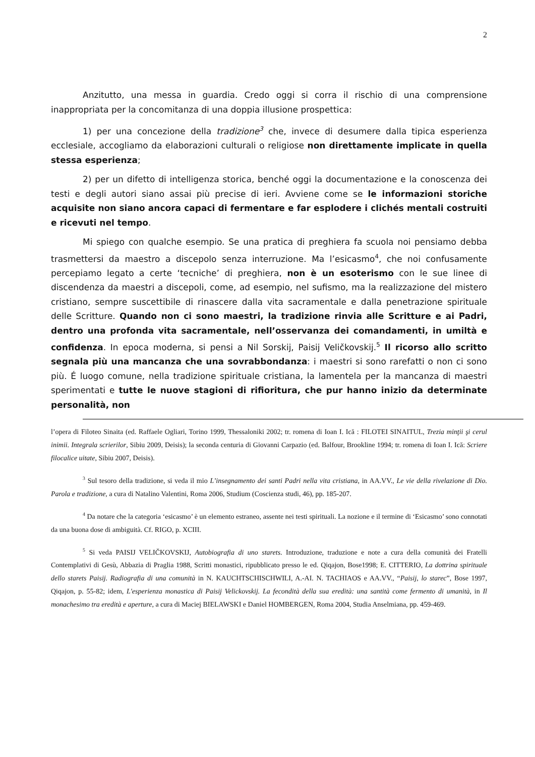2
Anzitutto, una messa in guardia. Credo oggi si corra il rischio di una comprensione inappropriata per la concomitanza di una doppia illusione prospettica:
1) per una concezione della tradizione<sup>3</sup> che, invece di desumere dalla tipica esperienza ecclesiale, accogliamo da elaborazioni culturali o religiose non direttamente implicate in quella stessa esperienza;
2) per un difetto di intelligenza storica, benché oggi la documentazione e la conoscenza dei testi e degli autori siano assai più precise di ieri. Avviene come se le informazioni storiche acquisite non siano ancora capaci di fermentare e far esplodere i clichés mentali costruiti e ricevuti nel tempo.
Mi spiego con qualche esempio. Se una pratica di preghiera fa scuola noi pensiamo debba trasmettersi da maestro a discepolo senza interruzione. Ma l’esicasmo<sup>4</sup>, che noi confusamente percepiamo legato a certe ‘tecniche’ di preghiera, non è un esoterismo con le sue linee di discendenza da maestri a discepoli, come, ad esempio, nel sufismo, ma la realizzazione del mistero cristiano, sempre suscettibile di rinascere dalla vita sacramentale e dalla penetrazione spirituale delle Scritture. Quando non ci sono maestri, la tradizione rinvia alle Scritture e ai Padri, dentro una profonda vita sacramentale, nell’osservanza dei comandamenti, in umiltà e confidenza. In epoca moderna, si pensi a Nil Sorskij, Paisij Veličkovskij.<sup>5</sup> Il ricorso allo scritto segnala più una mancanza che una sovrabbondanza: i maestri si sono rarefatti o non ci sono più. É luogo comune, nella tradizione spirituale cristiana, la lamentela per la mancanza di maestri sperimentati e tutte le nuove stagioni di rifioritura, che pur hanno inizio da determinate personalità, non
l’opera di Filoteo Sinaita (ed. Raffaele Ogliari, Torino 1999, Thessaloniki 2002; tr. romena di Ioan I. Ică : FILOTEI SINAITUL, Trezia minţii şi cerul inimii. Integrala scrierilor, Sibiu 2009, Deisis); la seconda centuria di Giovanni Carpazio (ed. Balfour, Brookline 1994; tr. romena di Ioan I. Ică: Scriere filocalice uitate, Sibiu 2007, Deisis).
<sup>3</sup> Sul tesoro della tradizione, si veda il mio L’insegnamento dei santi Padri nella vita cristiana, in AA.VV., Le vie della rivelazione di Dio. Parola e tradizione, a cura di Natalino Valentini, Roma 2006, Studium (Coscienza studi, 46), pp. 185-207.
<sup>4</sup> Da notare che la categoria ‘esicasmo’ è un elemento estraneo, assente nei testi spirituali. La nozione e il termine di ‘Esicasmo’ sono connotati da una buona dose di ambiguità. Cf. RIGO, p. XCIII.
<sup>5</sup> Si veda PAISIJ VELIČKOVSKIJ, Autobiografia di uno starets. Introduzione, traduzione e note a cura della comunità dei Fratelli Contemplativi di Gesù, Abbazia di Praglia 1988, Scritti monastici, ripubblicato presso le ed. Qiqajon, Bose1998; E. CITTERIO, La dottrina spirituale dello starets Paisij. Radiografia di una comunità in N. KAUCHTSCHISCHWILI, A.-AI. N. TACHIAOS e AA.VV., “Paisij, lo starec”, Bose 1997, Qiqajon, p. 55-82; idem, L'esperienza monastica di Paisij Velickovskij. La fecondità della sua eredità: una santità come fermento di umanità, in Il monachesimo tra eredità e aperture, a cura di Maciej BIELAWSKI e Daniel HOMBERGEN, Roma 2004, Studia Anselmiana, pp. 459-469.